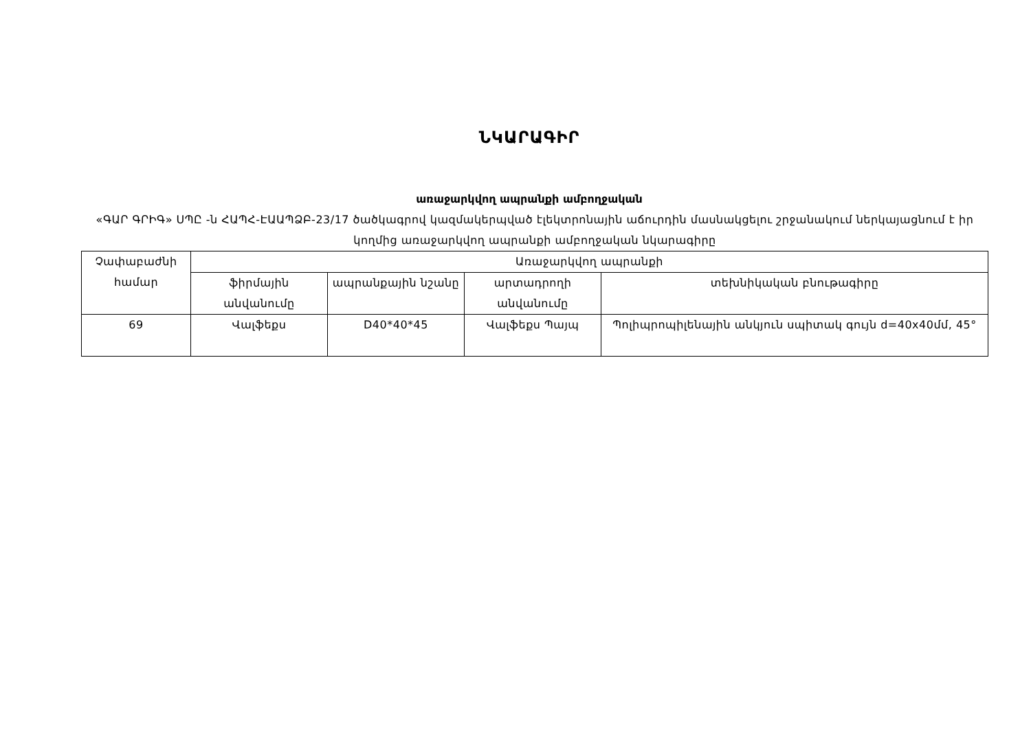ՆԿԱՐԱԳԻՐ
առաջարկվող ապրանքի ամբողջական
«ԳԱՐ ԳՐԻԳ» ՍՊԸ -ն ՀԱՊՀ-ԷԱԱՊՁԲ-23/17 ծածկագրով կազմակերպված էլեկտրոնային աճուրդին մասնակցելու շրջանակում ներկայացնում է իր կողմից առաջարկվող ապրանքի ամբողջական նկարագիրը
| Չափաբաժնի համար | Առաջարկվող ապրանքի | | | |
| | ֆիրմային անվանումը | ապրանքային նշանը | արտադրողի անվանումը | տեխնիկական բնութագիրը |
| 69 | Վալֆեքս | D40*40*45 | Վալֆեքս Պայպ | Պոլիպրոպիլենային անկյուն սպիտակ գույն d=40x40մմ, 45° |